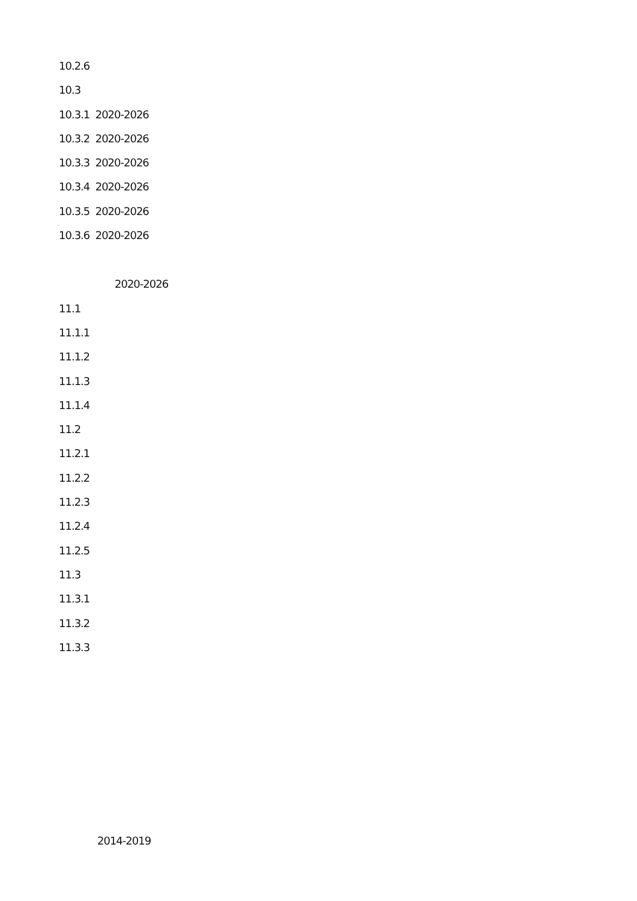10.2.6
10.3
10.3.1 2020-2026
10.3.2 2020-2026
10.3.3 2020-2026
10.3.4 2020-2026
10.3.5 2020-2026
10.3.6 2020-2026
2020-2026
11.1
11.1.1
11.1.2
11.1.3
11.1.4
11.2
11.2.1
11.2.2
11.2.3
11.2.4
11.2.5
11.3
11.3.1
11.3.2
11.3.3
2014-2019